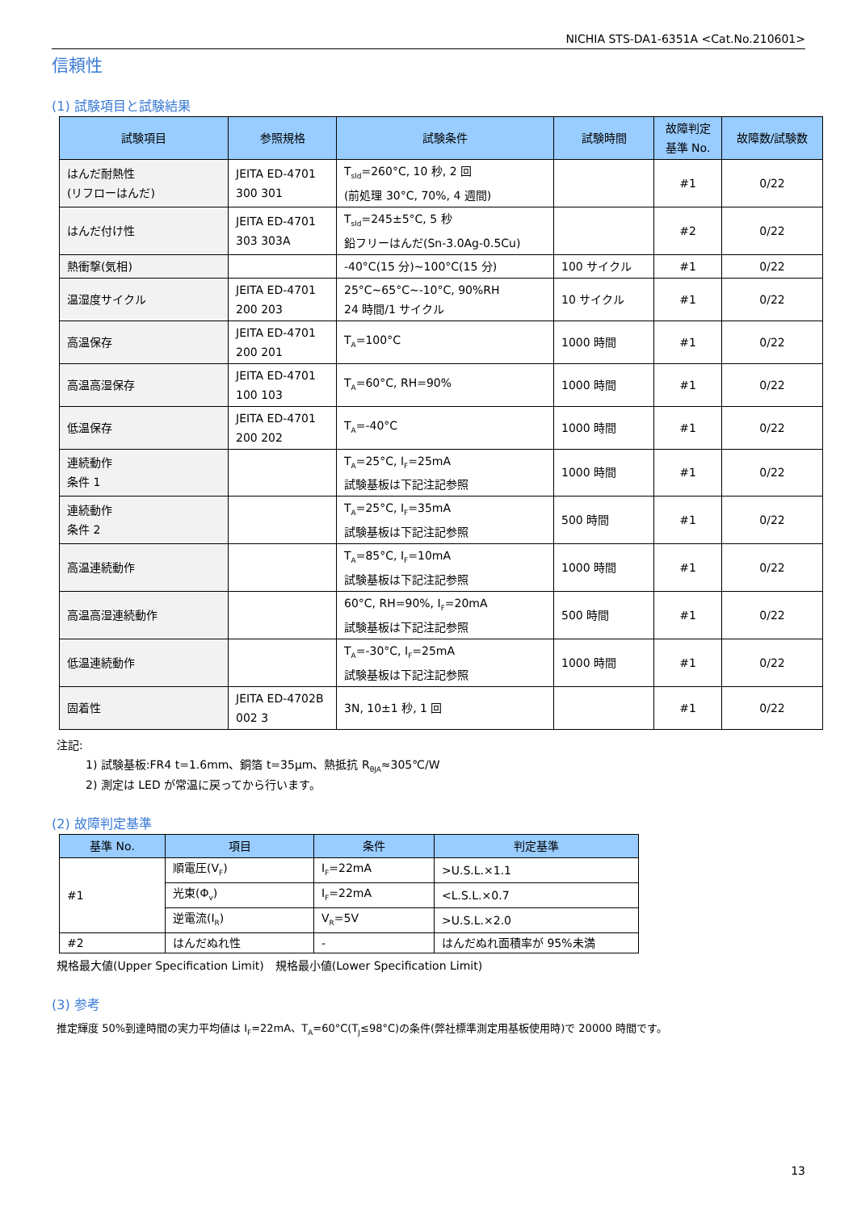NICHIA STS-DA1-6351A <Cat.No.210601>
信頼性
(1) 試験項目と試験結果
| 試験項目 | 参照規格 | 試験条件 | 試験時間 | 故障判定 基準 No. | 故障数/試験数 |
| --- | --- | --- | --- | --- | --- |
| はんだ耐熱性 (リフローはんだ) | JEITA ED-4701 300 301 | T<sub>sld</sub>=260°C, 10 秒, 2 回 (前処理 30°C, 70%, 4 週間) | | #1 | 0/22 |
| はんだ付け性 | JEITA ED-4701 303 303A | T<sub>sld</sub>=245±5°C, 5 秒 鉛フリーはんだ(Sn-3.0Ag-0.5Cu) | | #2 | 0/22 |
| 熱衝撃(気相) | | -40°C(15 分)~100°C(15 分) | 100 サイクル | #1 | 0/22 |
| 温湿度サイクル | JEITA ED-4701 200 203 | 25°C~65°C~-10°C, 90%RH 24 時間/1 サイクル | 10 サイクル | #1 | 0/22 |
| 高温保存 | JEITA ED-4701 200 201 | T<sub>A</sub>=100°C | 1000 時間 | #1 | 0/22 |
| 高温高湿保存 | JEITA ED-4701 100 103 | T<sub>A</sub>=60°C, RH=90% | 1000 時間 | #1 | 0/22 |
| 低温保存 | JEITA ED-4701 200 202 | T<sub>A</sub>=-40°C | 1000 時間 | #1 | 0/22 |
| 連続動作 条件 1 | | T<sub>A</sub>=25°C, I<sub>F</sub>=25mA 試験基板は下記注記参照 | 1000 時間 | #1 | 0/22 |
| 連続動作 条件 2 | | T<sub>A</sub>=25°C, I<sub>F</sub>=35mA 試験基板は下記注記参照 | 500 時間 | #1 | 0/22 |
| 高温連続動作 | | T<sub>A</sub>=85°C, I<sub>F</sub>=10mA 試験基板は下記注記参照 | 1000 時間 | #1 | 0/22 |
| 高温高湿連続動作 | | 60°C, RH=90%, I<sub>F</sub>=20mA 試験基板は下記注記参照 | 500 時間 | #1 | 0/22 |
| 低温連続動作 | | T<sub>A</sub>=-30°C, I<sub>F</sub>=25mA 試験基板は下記注記参照 | 1000 時間 | #1 | 0/22 |
| 固着性 | JEITA ED-4702B 002 3 | 3N, 10±1 秒, 1 回 | | #1 | 0/22 |
注記:
1) 試験基板:FR4 t=1.6mm、銅箔 t=35μm、熱抵抗 R<sub>θJA</sub>≈305℃/W
2) 測定は LED が常温に戻ってから行います。
(2) 故障判定基準
| 基準 No. | 項目 | 条件 | 判定基準 |
| --- | --- | --- | --- |
| #1 | 順電圧(V<sub>F</sub>) | I<sub>F</sub>=22mA | >U.S.L.×1.1 |
| | 光束(Φ<sub>v</sub>) | I<sub>F</sub>=22mA | <L.S.L.×0.7 |
| | 逆電流(I<sub>R</sub>) | V<sub>R</sub>=5V | >U.S.L.×2.0 |
| #2 | はんだぬれ性 | - | はんだぬれ面積率が 95%未満 |
規格最大値(Upper Specification Limit)　規格最小値(Lower Specification Limit)
(3) 参考
推定輝度 50%到達時間の実力平均値は I<sub>F</sub>=22mA、T<sub>A</sub>=60°C(T<sub>J</sub>≤98°C)の条件(弊社標準測定用基板使用時)で 20000 時間です。
13